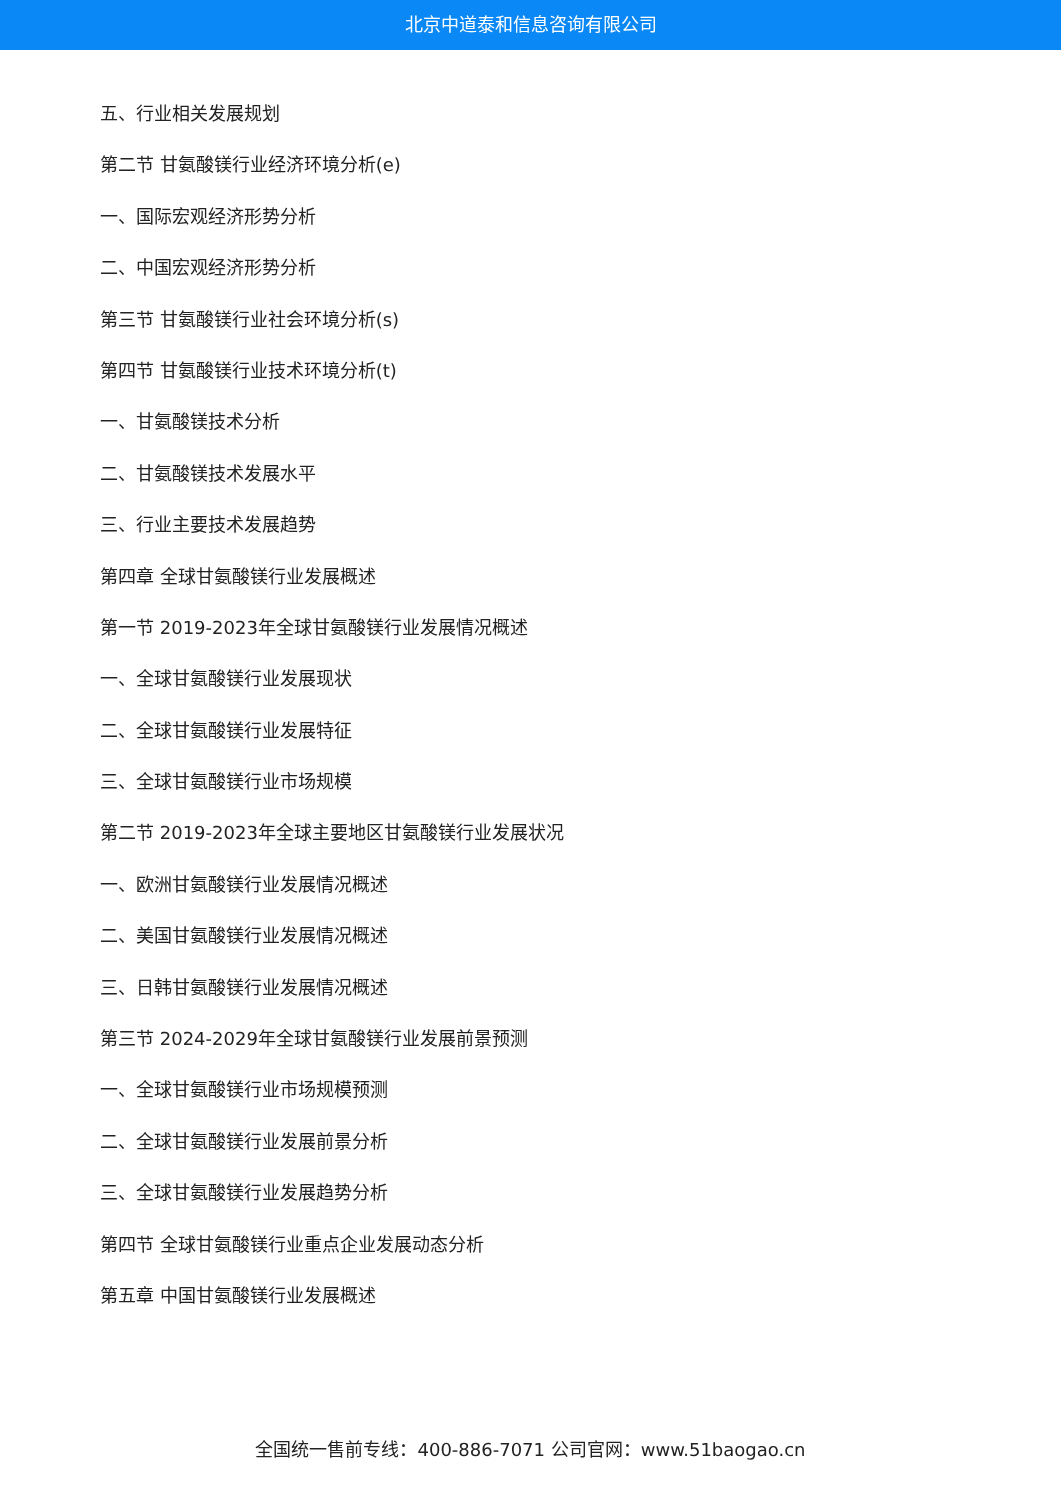北京中道泰和信息咨询有限公司
五、行业相关发展规划
第二节 甘氨酸镁行业经济环境分析(e)
一、国际宏观经济形势分析
二、中国宏观经济形势分析
第三节 甘氨酸镁行业社会环境分析(s)
第四节 甘氨酸镁行业技术环境分析(t)
一、甘氨酸镁技术分析
二、甘氨酸镁技术发展水平
三、行业主要技术发展趋势
第四章 全球甘氨酸镁行业发展概述
第一节 2019-2023年全球甘氨酸镁行业发展情况概述
一、全球甘氨酸镁行业发展现状
二、全球甘氨酸镁行业发展特征
三、全球甘氨酸镁行业市场规模
第二节 2019-2023年全球主要地区甘氨酸镁行业发展状况
一、欧洲甘氨酸镁行业发展情况概述
二、美国甘氨酸镁行业发展情况概述
三、日韩甘氨酸镁行业发展情况概述
第三节 2024-2029年全球甘氨酸镁行业发展前景预测
一、全球甘氨酸镁行业市场规模预测
二、全球甘氨酸镁行业发展前景分析
三、全球甘氨酸镁行业发展趋势分析
第四节 全球甘氨酸镁行业重点企业发展动态分析
第五章 中国甘氨酸镁行业发展概述
全国统一售前专线：400-886-7071 公司官网：www.51baogao.cn